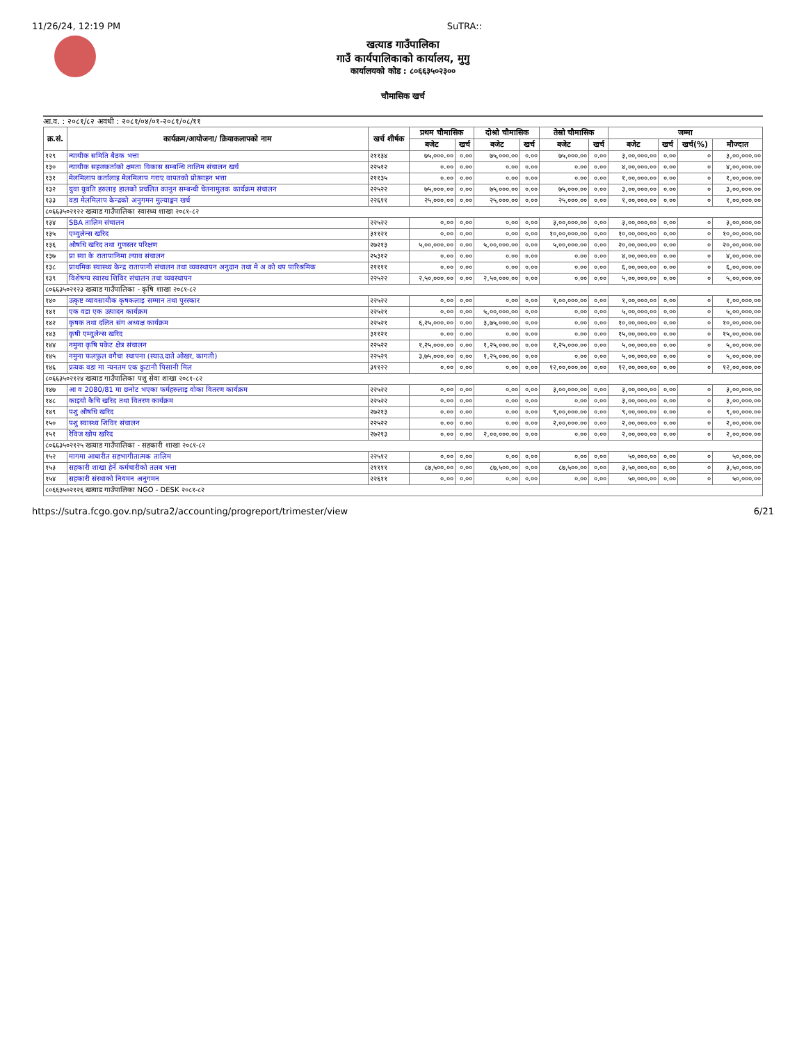11/26/24, 12:19 PM SuTRA::
खत्याड गाउँपालिका
गाउँ कार्यपालिकाको कार्यालय, मुगु
कार्यालयको कोड : ८०६६३५०२३००
चौमासिक खर्च
आ.व. : २०८१/८२ अवधी : २०८१/०४/०१-२०८१/०८/११
| क्र.सं. | कार्यक्रम/आयोजना/ क्रियाकलापको नाम | खर्च शीर्षक | प्रथम चौमासिक | | दोश्रो चौमासिक | | तेस्रो चौमासिक | | जम्मा | | | |
| --- | --- | --- | --- | --- | --- | --- | --- | --- | --- | --- | --- | --- |
| | | | बजेट | खर्च | बजेट | खर्च | बजेट | खर्च | बजेट | खर्च | खर्च(%) | मौज्दात |
| १२९ | न्यायीक समिति बैठक भत्ता | २११३४ | ७५,०००.०० | ०.०० | ७५,०००.०० | ०.०० | ७५,०००.०० | ०.०० | ३,००,०००.०० | ०.०० | ० | ३,००,०००.०० |
| १३० | न्यायीक सहजकर्ताको क्षमता विकास सम्बन्धि तालिम संचालन खर्च | २२५१२ | ०.०० | ०.०० | ०.०० | ०.०० | ०.०० | ०.०० | ४,००,०००.०० | ०.०० | ० | ४,००,०००.०० |
| १३१ | मेलमिलाप कर्तालाइ मेलमिलाप गराए वापतको प्रोत्साहन भत्ता | २११३५ | ०.०० | ०.०० | ०.०० | ०.०० | ०.०० | ०.०० | १,००,०००.०० | ०.०० | ० | १,००,०००.०० |
| १३२ | युवा युवति हरुलाइ हालको प्रचलित कानुन सम्बन्धी चेतनामुलक कार्यक्रम संचालन | २२५२२ | ७५,०००.०० | ०.०० | ७५,०००.०० | ०.०० | ७५,०००.०० | ०.०० | ३,००,०००.०० | ०.०० | ० | ३,००,०००.०० |
| १३३ | वडा मेलमिलाप केन्द्रको अनुगमन मुल्याङ्कन खर्च | २२६११ | २५,०००.०० | ०.०० | २५,०००.०० | ०.०० | २५,०००.०० | ०.०० | १,००,०००.०० | ०.०० | ० | १,००,०००.०० |
| ८०६६३५०२१२२ खत्याड गाउँपालिका स्वास्थ्य शाखा २०८१-८२ | | | | | | | | | | | | |
| १३४ | SBA तालिम संचालन | २२५२२ | ०.०० | ०.०० | ०.०० | ०.०० | ३,००,०००.०० | ०.०० | ३,००,०००.०० | ०.०० | ० | ३,००,०००.०० |
| १३५ | एम्वुलेन्स खरिद | ३११२१ | ०.०० | ०.०० | ०.०० | ०.०० | १०,००,०००.०० | ०.०० | १०,००,०००.०० | ०.०० | ० | १०,००,०००.०० |
| १३६ | औषधि खरिद तथा गुणस्तर परिक्षण | २७२१३ | ५,००,०००.०० | ०.०० | ५,००,०००.०० | ०.०० | ५,००,०००.०० | ०.०० | २०,००,०००.०० | ०.०० | ० | २०,००,०००.०० |
| १३७ | प्रा स्वा के रातापानिमा ल्याव संचालन | २५३१२ | ०.०० | ०.०० | ०.०० | ०.०० | ०.०० | ०.०० | ४,००,०००.०० | ०.०० | ० | ४,००,०००.०० |
| १३८ | प्राथमिक स्वास्थ्य केन्द्र रातापानी संचालन तथा व्यवस्थापन अनुदान तथा मे अ को थप पारिश्रमिक | २११११ | ०.०० | ०.०० | ०.०० | ०.०० | ०.०० | ०.०० | ६,००,०००.०० | ०.०० | ० | ६,००,०००.०० |
| १३९ | विशेषग्य स्वास्थ शिविर संचालन तथा व्यवस्थापन | २२५२२ | २,५०,०००.०० | ०.०० | २,५०,०००.०० | ०.०० | ०.०० | ०.०० | ५,००,०००.०० | ०.०० | ० | ५,००,०००.०० |
| ८०६६३५०२१२३ खत्याड गाउँपालिका - कृषि शाखा २०८१-८२ | | | | | | | | | | | | |
| १४० | उत्कृष्ट व्यावसायीक कृषकलाइ सम्मान तथा पुरस्कार | २२५२२ | ०.०० | ०.०० | ०.०० | ०.०० | १,००,०००.०० | ०.०० | १,००,०००.०० | ०.०० | ० | १,००,०००.०० |
| १४१ | एक वडा एक उत्पादन कार्यक्रम | २२५२१ | ०.०० | ०.०० | ५,००,०००.०० | ०.०० | ०.०० | ०.०० | ५,००,०००.०० | ०.०० | ० | ५,००,०००.०० |
| १४२ | कृषक तथा दलित संग अध्यक्ष कार्यक्रम | २२५२१ | ६,२५,०००.०० | ०.०० | ३,७५,०००.०० | ०.०० | ०.०० | ०.०० | १०,००,०००.०० | ०.०० | ० | १०,००,०००.०० |
| १४३ | कृषी एम्वुलेन्स खरिद | ३११२१ | ०.०० | ०.०० | ०.०० | ०.०० | ०.०० | ०.०० | १५,००,०००.०० | ०.०० | ० | १५,००,०००.०० |
| १४४ | नमुना कृषि पकेट क्षेत्र संचालन | २२५२२ | १,२५,०००.०० | ०.०० | १,२५,०००.०० | ०.०० | १,२५,०००.०० | ०.०० | ५,००,०००.०० | ०.०० | ० | ५,००,०००.०० |
| १४५ | नमुना फलफुल वगैचा स्थापना (स्याउ,दाते ओखर, कागती) | २२५२९ | ३,७५,०००.०० | ०.०० | १,२५,०००.०० | ०.०० | ०.०० | ०.०० | ५,००,०००.०० | ०.०० | ० | ५,००,०००.०० |
| १४६ | प्रत्यक वडा मा न्यनतम एक कुटानी पिसानी मिल | ३११२२ | ०.०० | ०.०० | ०.०० | ०.०० | १२,००,०००.०० | ०.०० | १२,००,०००.०० | ०.०० | ० | १२,००,०००.०० |
| ८०६६३५०२१२४ खत्याड गाउँपालिका पशु सेवा शाखा २०८१-८२ | | | | | | | | | | | | |
| १४७ | आ व 2080/81 मा छनोट भएका फर्महरुलाइ वोका वितरण कार्यक्रम | २२५२२ | ०.०० | ०.०० | ०.०० | ०.०० | ३,००,०००.०० | ०.०० | ३,००,०००.०० | ०.०० | ० | ३,००,०००.०० |
| १४८ | काइयो कैचि खरिद तथा वितरण कार्यक्रम | २२५२२ | ०.०० | ०.०० | ०.०० | ०.०० | ०.०० | ०.०० | ३,००,०००.०० | ०.०० | ० | ३,००,०००.०० |
| १४९ | पशु औषधि खरिद | २७२१३ | ०.०० | ०.०० | ०.०० | ०.०० | ९,००,०००.०० | ०.०० | ९,००,०००.०० | ०.०० | ० | ९,००,०००.०० |
| १५० | पशु स्वास्थ्य शिविर संचालन | २२५२२ | ०.०० | ०.०० | ०.०० | ०.०० | २,००,०००.०० | ०.०० | २,००,०००.०० | ०.०० | ० | २,००,०००.०० |
| १५१ | रेविज खोप खरिद | २७२१३ | ०.०० | ०.०० | २,००,०००.०० | ०.०० | ०.०० | ०.०० | २,००,०००.०० | ०.०० | ० | २,००,०००.०० |
| ८०६६३५०२१२५ खत्याड गाउँपालिका - सहकारी शाखा २०८१-८२ | | | | | | | | | | | | |
| १५२ | मागमा आधारीत सहभागीतात्मक तालिम | २२५१२ | ०.०० | ०.०० | ०.०० | ०.०० | ०.०० | ०.०० | ५०,०००.०० | ०.०० | ० | ५०,०००.०० |
| १५३ | सहकारी शाखा हेर्ने कर्मचारीको तलब भत्ता | २११११ | ८७,५००.०० | ०.०० | ८७,५००.०० | ०.०० | ८७,५००.०० | ०.०० | ३,५०,०००.०० | ०.०० | ० | ३,५०,०००.०० |
| १५४ | सहकारी संस्थाको नियमन अनुगमन | २२६११ | ०.०० | ०.०० | ०.०० | ०.०० | ०.०० | ०.०० | ५०,०००.०० | ०.०० | ० | ५०,०००.०० |
| ८०६६३५०२१२६ खत्याड गाउँपालिका NGO - DESK २०८१-८२ | | | | | | | | | | | | |
https://sutra.fcgo.gov.np/sutra2/accounting/progreport/trimester/view 6/21